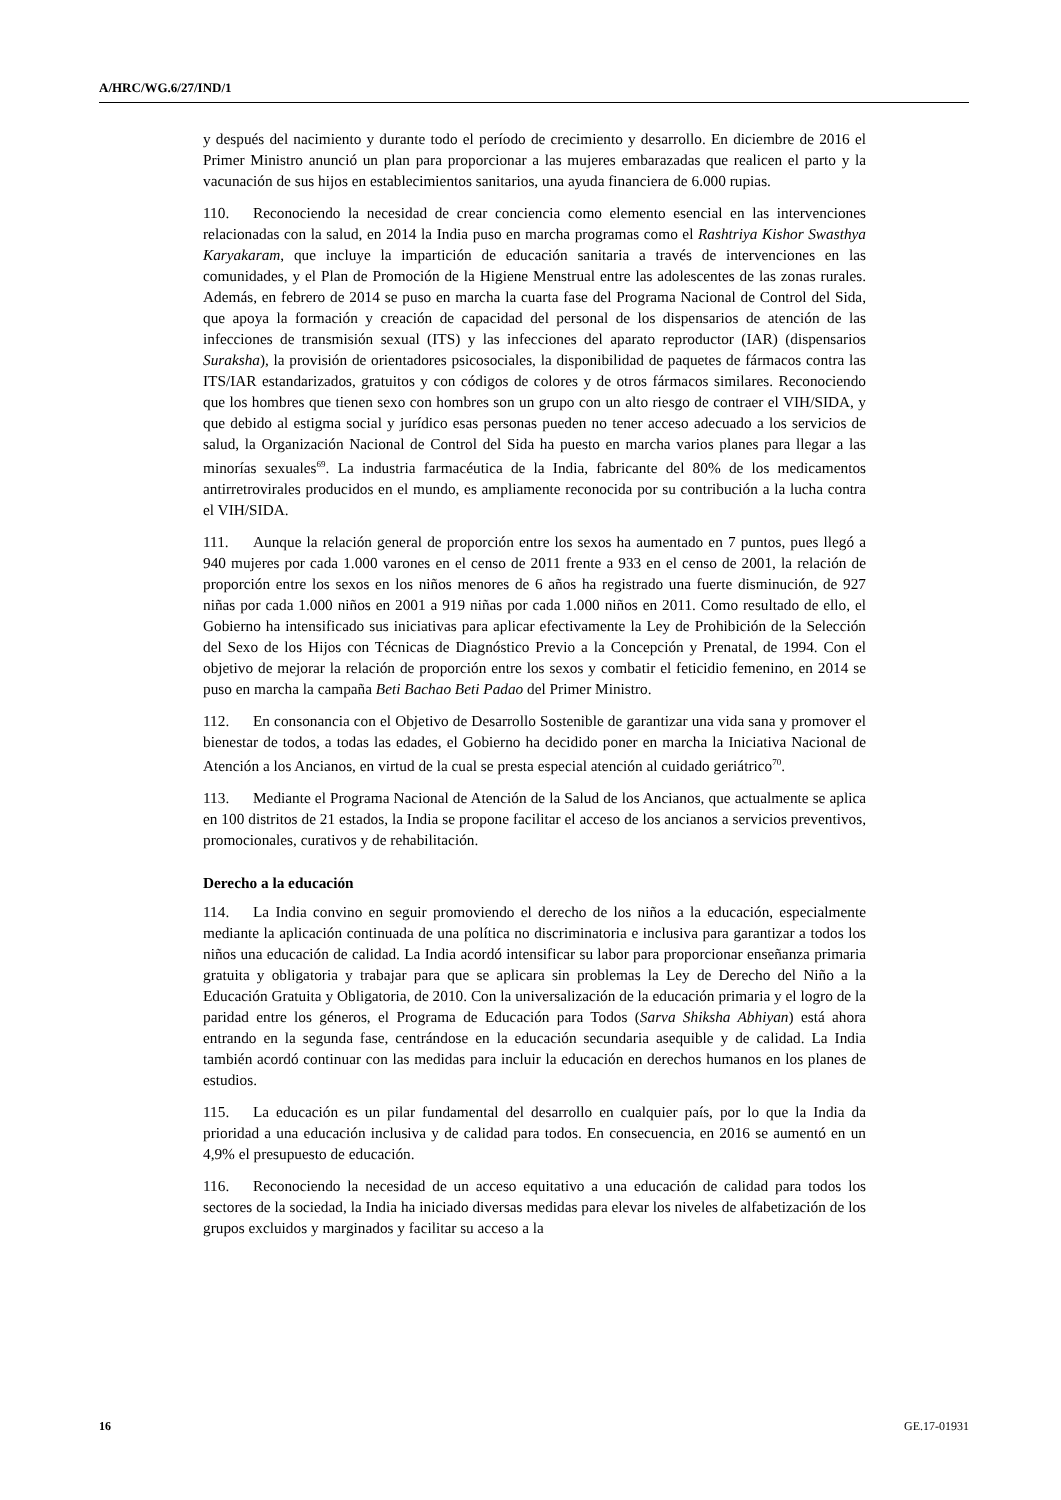A/HRC/WG.6/27/IND/1
y después del nacimiento y durante todo el período de crecimiento y desarrollo. En diciembre de 2016 el Primer Ministro anunció un plan para proporcionar a las mujeres embarazadas que realicen el parto y la vacunación de sus hijos en establecimientos sanitarios, una ayuda financiera de 6.000 rupias.
110. Reconociendo la necesidad de crear conciencia como elemento esencial en las intervenciones relacionadas con la salud, en 2014 la India puso en marcha programas como el Rashtriya Kishor Swasthya Karyakaram, que incluye la impartición de educación sanitaria a través de intervenciones en las comunidades, y el Plan de Promoción de la Higiene Menstrual entre las adolescentes de las zonas rurales. Además, en febrero de 2014 se puso en marcha la cuarta fase del Programa Nacional de Control del Sida, que apoya la formación y creación de capacidad del personal de los dispensarios de atención de las infecciones de transmisión sexual (ITS) y las infecciones del aparato reproductor (IAR) (dispensarios Suraksha), la provisión de orientadores psicosociales, la disponibilidad de paquetes de fármacos contra las ITS/IAR estandarizados, gratuitos y con códigos de colores y de otros fármacos similares. Reconociendo que los hombres que tienen sexo con hombres son un grupo con un alto riesgo de contraer el VIH/SIDA, y que debido al estigma social y jurídico esas personas pueden no tener acceso adecuado a los servicios de salud, la Organización Nacional de Control del Sida ha puesto en marcha varios planes para llegar a las minorías sexuales<sup>69</sup>. La industria farmacéutica de la India, fabricante del 80% de los medicamentos antirretrovirales producidos en el mundo, es ampliamente reconocida por su contribución a la lucha contra el VIH/SIDA.
111. Aunque la relación general de proporción entre los sexos ha aumentado en 7 puntos, pues llegó a 940 mujeres por cada 1.000 varones en el censo de 2011 frente a 933 en el censo de 2001, la relación de proporción entre los sexos en los niños menores de 6 años ha registrado una fuerte disminución, de 927 niñas por cada 1.000 niños en 2001 a 919 niñas por cada 1.000 niños en 2011. Como resultado de ello, el Gobierno ha intensificado sus iniciativas para aplicar efectivamente la Ley de Prohibición de la Selección del Sexo de los Hijos con Técnicas de Diagnóstico Previo a la Concepción y Prenatal, de 1994. Con el objetivo de mejorar la relación de proporción entre los sexos y combatir el feticidio femenino, en 2014 se puso en marcha la campaña Beti Bachao Beti Padao del Primer Ministro.
112. En consonancia con el Objetivo de Desarrollo Sostenible de garantizar una vida sana y promover el bienestar de todos, a todas las edades, el Gobierno ha decidido poner en marcha la Iniciativa Nacional de Atención a los Ancianos, en virtud de la cual se presta especial atención al cuidado geriátrico<sup>70</sup>.
113. Mediante el Programa Nacional de Atención de la Salud de los Ancianos, que actualmente se aplica en 100 distritos de 21 estados, la India se propone facilitar el acceso de los ancianos a servicios preventivos, promocionales, curativos y de rehabilitación.
Derecho a la educación
114. La India convino en seguir promoviendo el derecho de los niños a la educación, especialmente mediante la aplicación continuada de una política no discriminatoria e inclusiva para garantizar a todos los niños una educación de calidad. La India acordó intensificar su labor para proporcionar enseñanza primaria gratuita y obligatoria y trabajar para que se aplicara sin problemas la Ley de Derecho del Niño a la Educación Gratuita y Obligatoria, de 2010. Con la universalización de la educación primaria y el logro de la paridad entre los géneros, el Programa de Educación para Todos (Sarva Shiksha Abhiyan) está ahora entrando en la segunda fase, centrándose en la educación secundaria asequible y de calidad. La India también acordó continuar con las medidas para incluir la educación en derechos humanos en los planes de estudios.
115. La educación es un pilar fundamental del desarrollo en cualquier país, por lo que la India da prioridad a una educación inclusiva y de calidad para todos. En consecuencia, en 2016 se aumentó en un 4,9% el presupuesto de educación.
116. Reconociendo la necesidad de un acceso equitativo a una educación de calidad para todos los sectores de la sociedad, la India ha iniciado diversas medidas para elevar los niveles de alfabetización de los grupos excluidos y marginados y facilitar su acceso a la
16 GE.17-01931